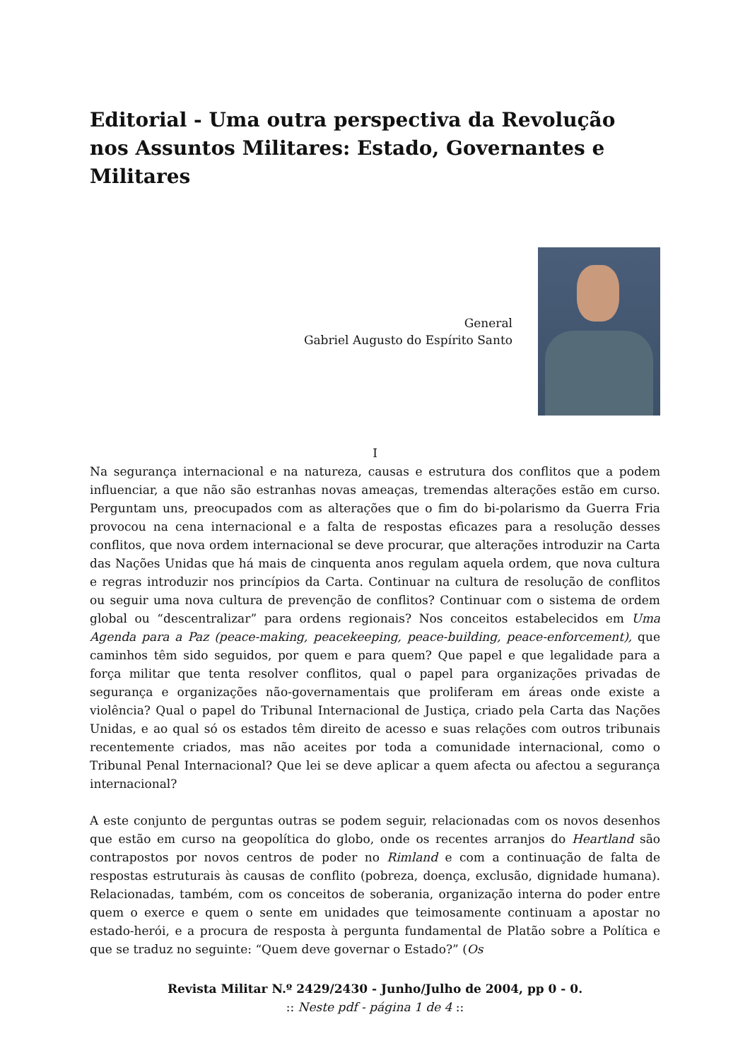Editorial - Uma outra perspectiva da Revolução nos Assuntos Militares: Estado, Governantes e Militares
General
Gabriel Augusto do Espírito Santo
I
Na segurança internacional e na natureza, causas e estrutura dos conflitos que a podem influenciar, a que não são estranhas novas ameaças, tremendas alterações estão em curso. Perguntam uns, preocupados com as alterações que o fim do bi-polarismo da Guerra Fria provocou na cena internacional e a falta de respostas eficazes para a resolução desses conflitos, que nova ordem internacional se deve procurar, que alterações introduzir na Carta das Nações Unidas que há mais de cinquenta anos regulam aquela ordem, que nova cultura e regras introduzir nos princípios da Carta. Continuar na cultura de resolução de conflitos ou seguir uma nova cultura de prevenção de conflitos? Continuar com o sistema de ordem global ou “descentralizar” para ordens regionais? Nos conceitos estabelecidos em Uma Agenda para a Paz (peace-making, peacekeeping, peace-building, peace-enforcement), que caminhos têm sido seguidos, por quem e para quem? Que papel e que legalidade para a força militar que tenta resolver conflitos, qual o papel para organizações privadas de segurança e organizações não-governamentais que proliferam em áreas onde existe a violência? Qual o papel do Tribunal Internacional de Justiça, criado pela Carta das Nações Unidas, e ao qual só os estados têm direito de acesso e suas relações com outros tribunais recentemente criados, mas não aceites por toda a comunidade internacional, como o Tribunal Penal Internacional? Que lei se deve aplicar a quem afecta ou afectou a segurança internacional?
A este conjunto de perguntas outras se podem seguir, relacionadas com os novos desenhos que estão em curso na geopolítica do globo, onde os recentes arranjos do Heartland são contrapostos por novos centros de poder no Rimland e com a continuação de falta de respostas estruturais às causas de conflito (pobreza, doença, exclusão, dignidade humana). Relacionadas, também, com os conceitos de soberania, organização interna do poder entre quem o exerce e quem o sente em unidades que teimosamente continuam a apostar no estado-herói, e a procura de resposta à pergunta fundamental de Platão sobre a Política e que se traduz no seguinte: “Quem deve governar o Estado?” (Os
Revista Militar N.º 2429/2430 - Junho/Julho de 2004, pp 0 - 0.
:: Neste pdf - página 1 de 4 ::